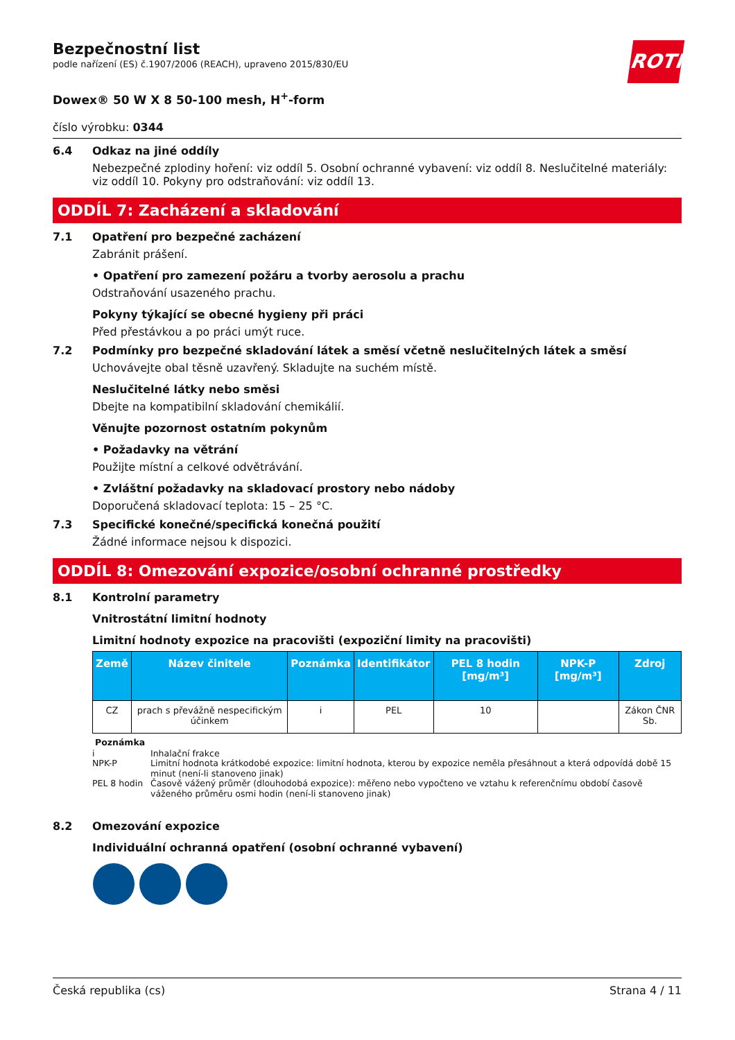ROTH
Bezpečnostní list
podle nařízení (ES) č.1907/2006 (REACH), upraveno 2015/830/EU
Dowex® 50 W X 8 50-100 mesh, H<sup>+</sup>-form
číslo výrobku: 0344
6.4 Odkaz na jiné oddíly
Nebezpečné zplodiny hoření: viz oddíl 5. Osobní ochranné vybavení: viz oddíl 8. Neslučitelné materiály: viz oddíl 10. Pokyny pro odstraňování: viz oddíl 13.
ODDÍL 7: Zacházení a skladování
7.1 Opatření pro bezpečné zacházení
Zabránit prášení.
• Opatření pro zamezení požáru a tvorby aerosolu a prachu
Odstraňování usazeného prachu.
Pokyny týkající se obecné hygieny při práci
Před přestávkou a po práci umýt ruce.
7.2 Podmínky pro bezpečné skladování látek a směsí včetně neslučitelných látek a směsí
Uchovávejte obal těsně uzavřený. Skladujte na suchém místě.
Neslučitelné látky nebo směsi
Dbejte na kompatibilní skladování chemikálií.
Věnujte pozornost ostatním pokynům
• Požadavky na větrání
Použijte místní a celkové odvětrávání.
• Zvláštní požadavky na skladovací prostory nebo nádoby
Doporučená skladovací teplota: 15 – 25 °C.
7.3 Specifické konečné/specifická konečná použití
Žádné informace nejsou k dispozici.
ODDÍL 8: Omezování expozice/osobní ochranné prostředky
8.1 Kontrolní parametry
Vnitrostátní limitní hodnoty
Limitní hodnoty expozice na pracovišti (expoziční limity na pracovišti)
| Země | Název činitele | Poznámka | Identifikátor | PEL 8 hodin [mg/m³] | NPK-P [mg/m³] | Zdroj |
| --- | --- | --- | --- | --- | --- | --- |
| CZ | prach s převážně nespecifickým účinkem | i | PEL | 10 | | Zákon ČNR Sb. |
Poznámka
i Inhalační frakce
NPK-P Limitní hodnota krátkodobé expozice: limitní hodnota, kterou by expozice neměla přesáhnout a která odpovídá době 15 minut (není-li stanoveno jinak)
PEL 8 hodin Časově vážený průměr (dlouhodobá expozice): měřeno nebo vypočteno ve vztahu k referenčnímu období časově váženého průměru osmi hodin (není-li stanoveno jinak)
8.2 Omezování expozice
Individuální ochranná opatření (osobní ochranné vybavení)
Česká republika (cs) Strana 4 / 11